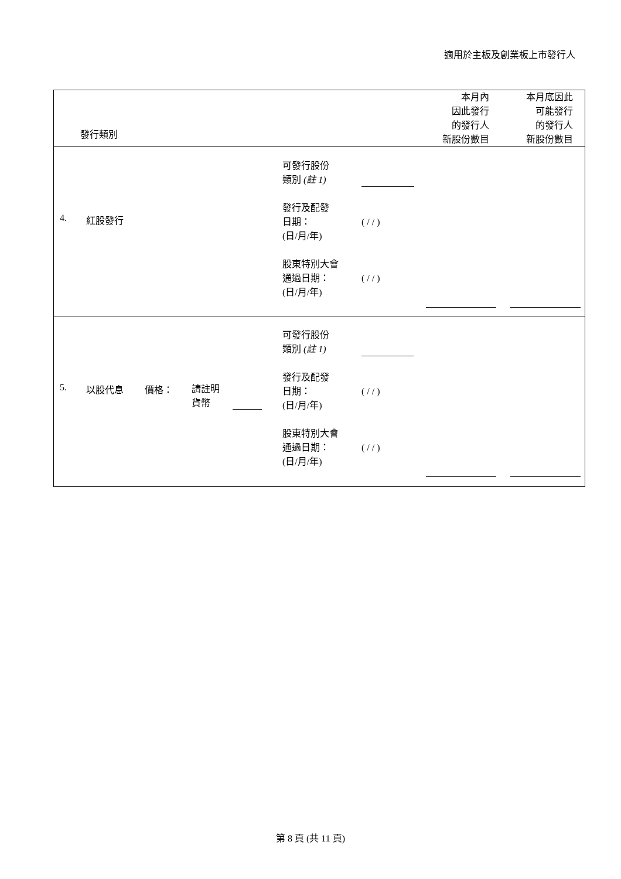適用於主板及創業板上市發行人
| / / 發行類別 / 本月內 因此發行 的發行人 新股份數目 / 本月底因此 可能發行 的發行人 新股份數目 / / |
| --- |
| / 4. / 紅股發行 / 可發行股份 類別 (註 1) 發行及配發 日期： (日/月/年) 股東特別大會 通過日期： (日/月/年) / ( / / ) ( / / ) / / |
| / 5. / 以股代息 / 價格： / 請註明 貨幣 / / 可發行股份 類別 (註 1) 發行及配發 日期： (日/月/年) 股東特別大會 通過日期： (日/月/年) / ( / / ) ( / / ) / / |
第 8 頁 (共 11 頁)